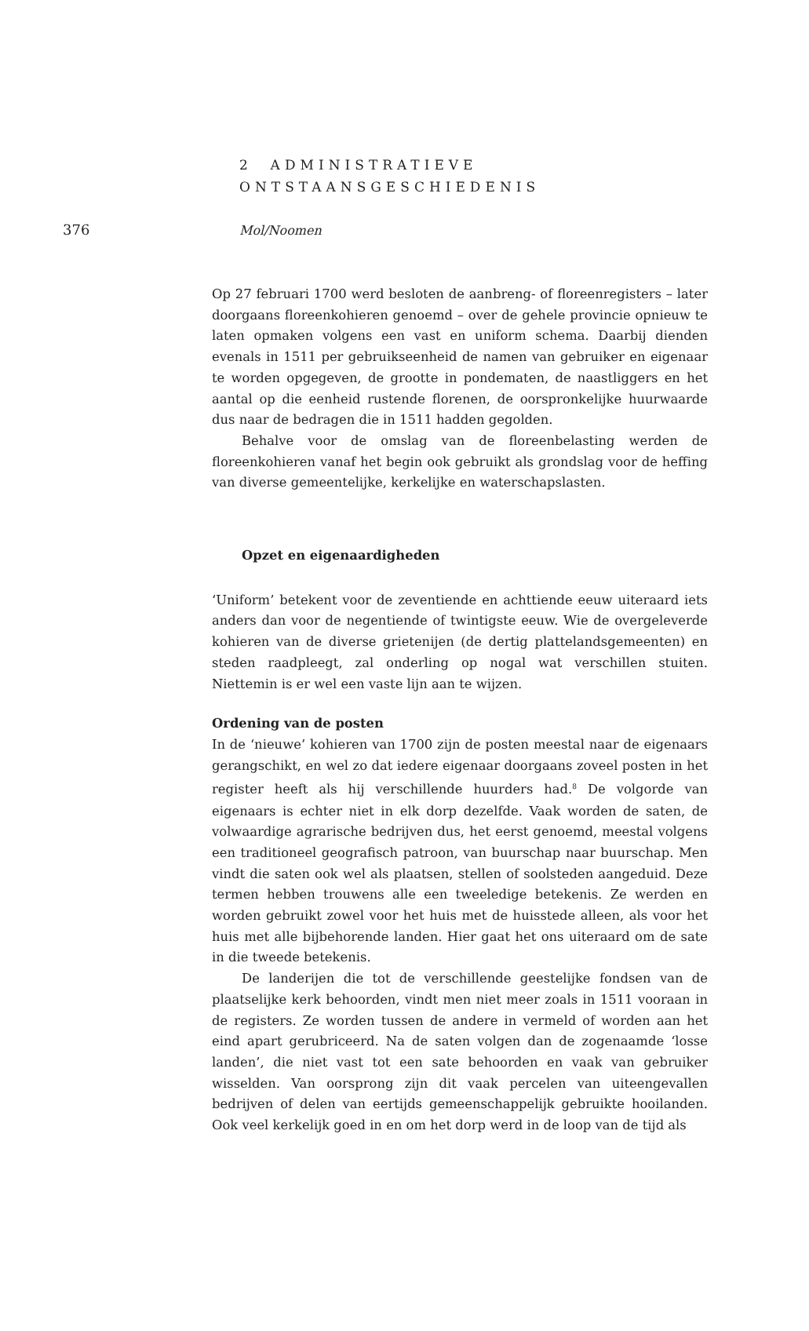376 Mol/Noomen
2 ADMINISTRATIEVE
ONTSTAANSGESCHIEDENIS
Op 27 februari 1700 werd besloten de aanbreng- of floreenregisters – later doorgaans floreenkohieren genoemd – over de gehele provincie opnieuw te laten opmaken volgens een vast en uniform schema. Daarbij dienden evenals in 1511 per gebruikseenheid de namen van gebruiker en eigenaar te worden opgegeven, de grootte in pondematen, de naastliggers en het aantal op die eenheid rustende florenen, de oorspronkelijke huurwaarde dus naar de bedragen die in 1511 hadden gegolden.
Behalve voor de omslag van de floreenbelasting werden de floreenkohieren vanaf het begin ook gebruikt als grondslag voor de heffing van diverse gemeentelijke, kerkelijke en waterschapslasten.
Opzet en eigenaardigheden
‘Uniform’ betekent voor de zeventiende en achttiende eeuw uiteraard iets anders dan voor de negentiende of twintigste eeuw. Wie de overgeleverde kohieren van de diverse grietenijen (de dertig plattelandsgemeenten) en steden raadpleegt, zal onderling op nogal wat verschillen stuiten. Niettemin is er wel een vaste lijn aan te wijzen.
Ordening van de posten
In de ‘nieuwe’ kohieren van 1700 zijn de posten meestal naar de eigenaars gerangschikt, en wel zo dat iedere eigenaar doorgaans zoveel posten in het register heeft als hij verschillende huurders had.<sup>8</sup> De volgorde van eigenaars is echter niet in elk dorp dezelfde. Vaak worden de saten, de volwaardige agrarische bedrijven dus, het eerst genoemd, meestal volgens een traditioneel geografisch patroon, van buurschap naar buurschap. Men vindt die saten ook wel als plaatsen, stellen of soolsteden aangeduid. Deze termen hebben trouwens alle een tweeledige betekenis. Ze werden en worden gebruikt zowel voor het huis met de huisstede alleen, als voor het huis met alle bijbehorende landen. Hier gaat het ons uiteraard om de sate in die tweede betekenis.
De landerijen die tot de verschillende geestelijke fondsen van de plaatselijke kerk behoorden, vindt men niet meer zoals in 1511 vooraan in de registers. Ze worden tussen de andere in vermeld of worden aan het eind apart gerubriceerd. Na de saten volgen dan de zogenaamde ‘losse landen’, die niet vast tot een sate behoorden en vaak van gebruiker wisselden. Van oorsprong zijn dit vaak percelen van uiteengevallen bedrijven of delen van eertijds gemeenschappelijk gebruikte hooilanden. Ook veel kerkelijk goed in en om het dorp werd in de loop van de tijd als